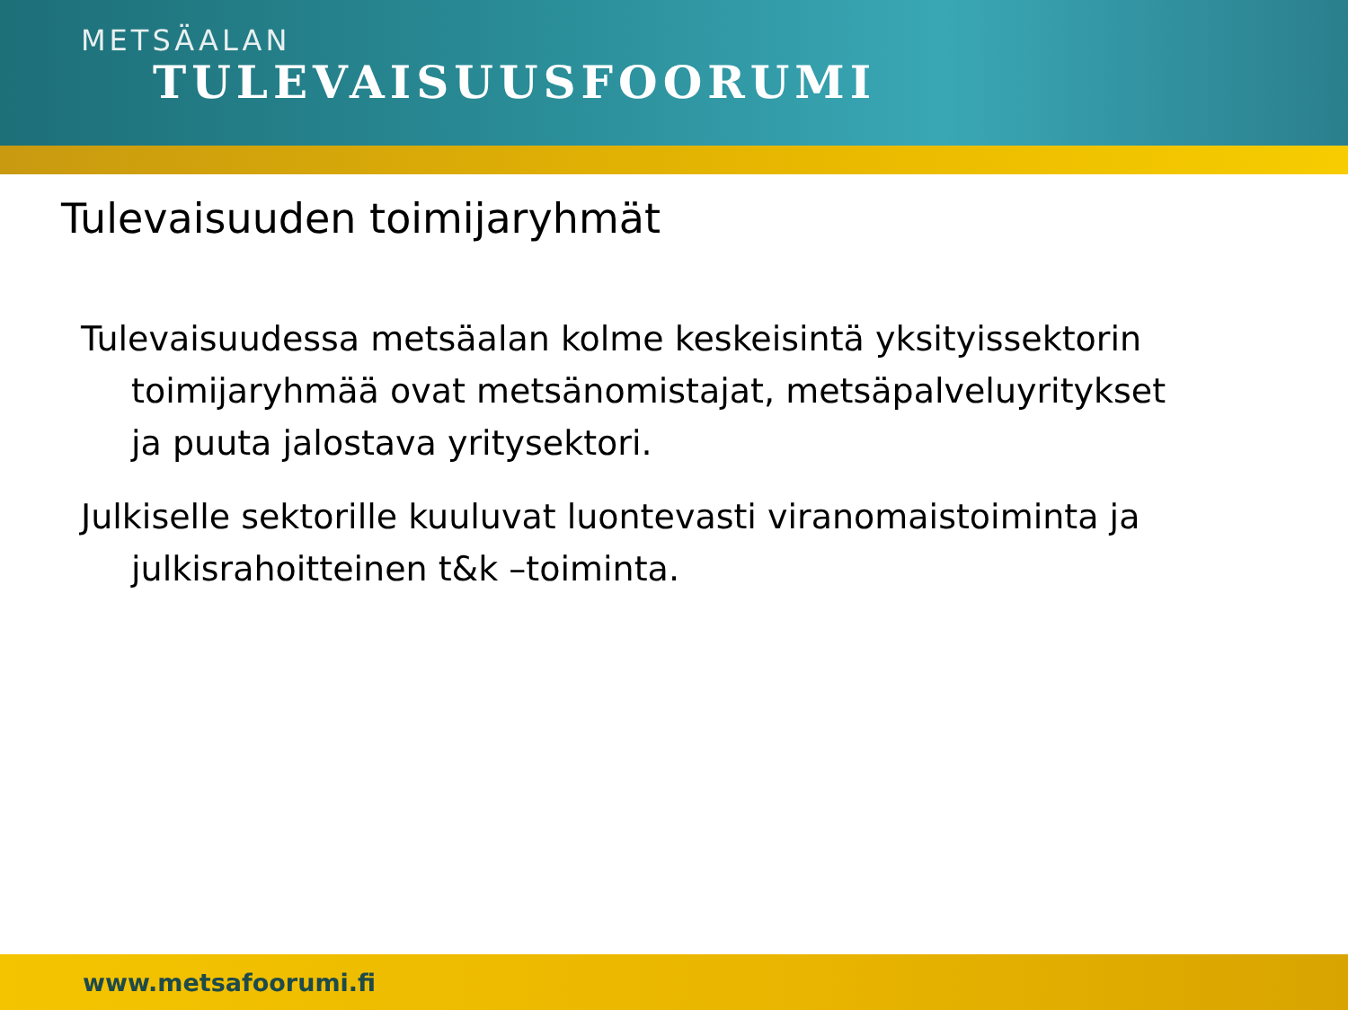METSÄALAN
TULEVAISUUSFOORUMI
Tulevaisuuden toimijaryhmät
Tulevaisuudessa metsäalan kolme keskeisintä yksityissektorin toimijaryhmää ovat metsänomistajat, metsäpalveluyritykset ja puuta jalostava yritysektori.
Julkiselle sektorille kuuluvat luontevasti viranomaistoiminta ja julkisrahoitteinen t&k –toiminta.
www.metsafoorumi.fi